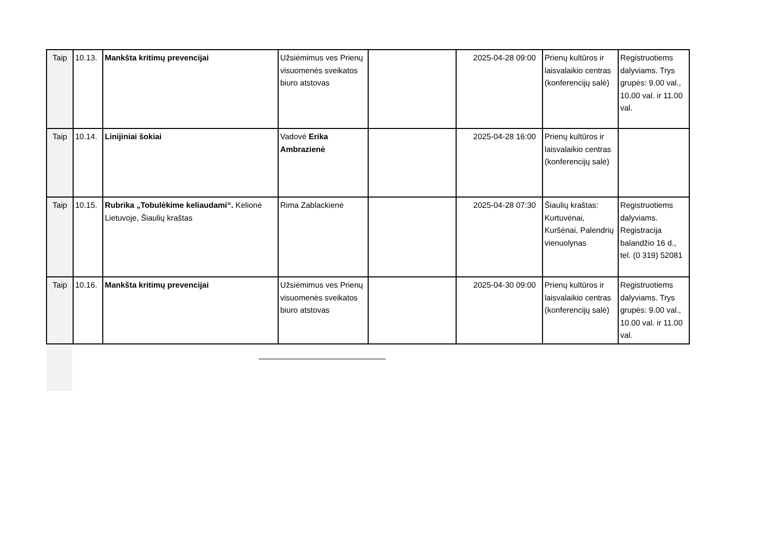| Taip | 10.13. | Mankšta kritimų prevencijai | Užsiėmimus ves Prienų visuomenės sveikatos biuro atstovas | | 2025-04-28 09:00 | Prienų kultūros ir laisvalaikio centras (konferencijų salė) | Registruotiems dalyviams. Trys grupės: 9.00 val., 10.00 val. ir 11.00 val. |
| Taip | 10.14. | Linijiniai šokiai | Vadovė Erika Ambrazienė | | 2025-04-28 16:00 | Prienų kultūros ir laisvalaikio centras (konferencijų salė) | |
| Taip | 10.15. | Rubrika „Tobulėkime keliaudami“. Kelionė Lietuvoje, Šiaulių kraštas | Rima Zablackienė | | 2025-04-28 07:30 | Šiaulių kraštas: Kurtuvėnai, Kuršėnai, Palendrių vienuolynas | Registruotiems dalyviams. Registracija balandžio 16 d., tel. (0 319) 52081 |
| Taip | 10.16. | Mankšta kritimų prevencijai | Užsiėmimus ves Prienų visuomenės sveikatos biuro atstovas | | 2025-04-30 09:00 | Prienų kultūros ir laisvalaikio centras (konferencijų salė) | Registruotiems dalyviams. Trys grupės: 9.00 val., 10.00 val. ir 11.00 val. |